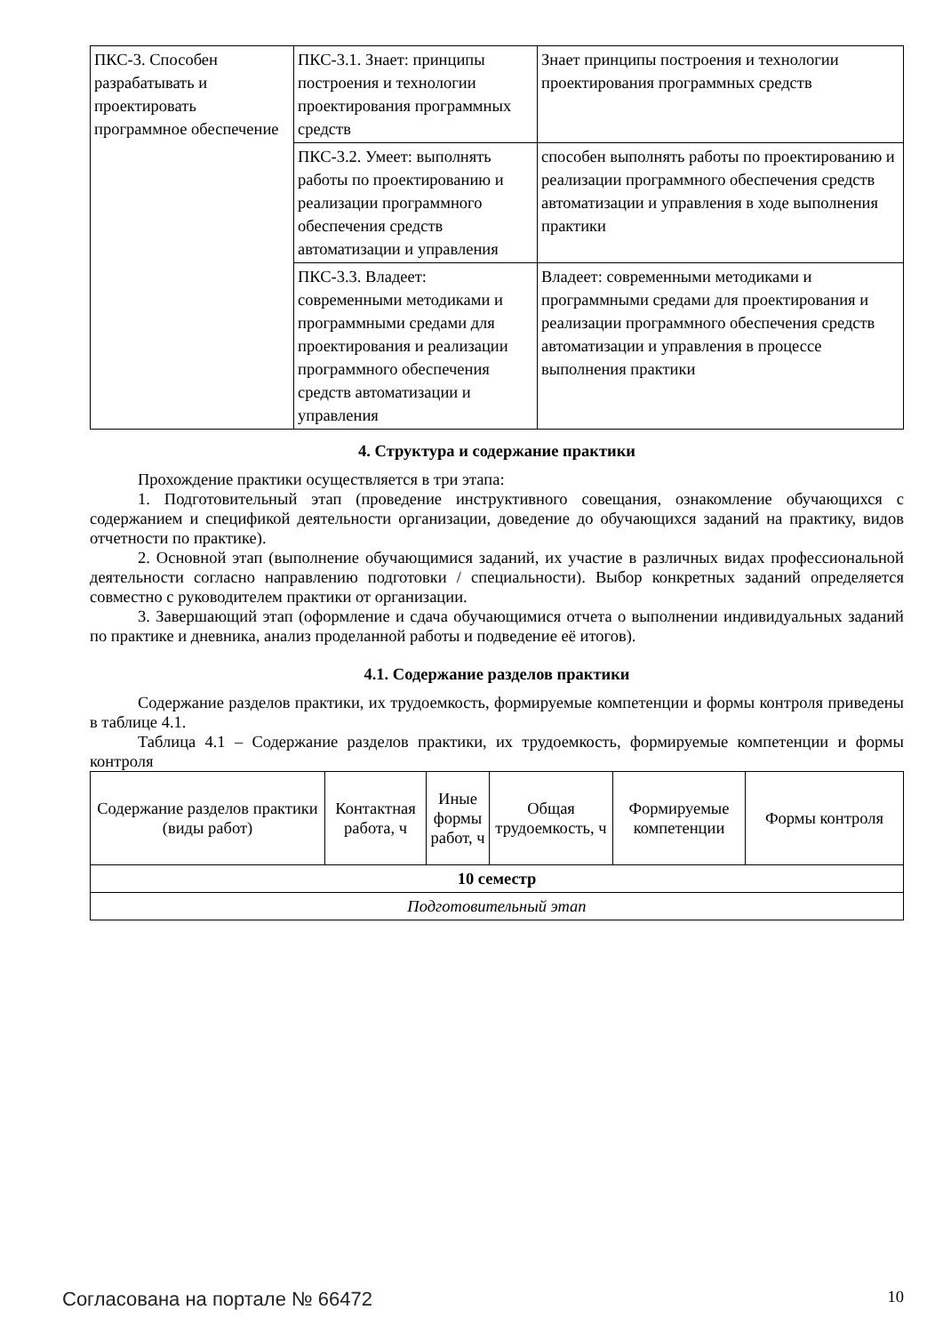| ПКС-3. Способен разрабатывать и проектировать программное обеспечение | ПКС-3.1. Знает: принципы построения и технологии проектирования программных средств | Знает принципы построения и технологии проектирования программных средств |
| | ПКС-3.2. Умеет: выполнять работы по проектированию и реализации программного обеспечения средств автоматизации и управления | способен выполнять работы по проектированию и реализации программного обеспечения средств автоматизации и управления в ходе выполнения практики |
| | ПКС-3.3. Владеет: современными методиками и программными средами для проектирования и реализации программного обеспечения средств автоматизации и управления | Владеет: современными методиками и программными средами для проектирования и реализации программного обеспечения средств автоматизации и управления в процессе выполнения практики |
4. Структура и содержание практики
Прохождение практики осуществляется в три этапа:
1. Подготовительный этап (проведение инструктивного совещания, ознакомление обучающихся с содержанием и спецификой деятельности организации, доведение до обучающихся заданий на практику, видов отчетности по практике).
2. Основной этап (выполнение обучающимися заданий, их участие в различных видах профессиональной деятельности согласно направлению подготовки / специальности). Выбор конкретных заданий определяется совместно с руководителем практики от организации.
3. Завершающий этап (оформление и сдача обучающимися отчета о выполнении индивидуальных заданий по практике и дневника, анализ проделанной работы и подведение её итогов).
4.1. Содержание разделов практики
Содержание разделов практики, их трудоемкость, формируемые компетенции и формы контроля приведены в таблице 4.1.
Таблица 4.1 – Содержание разделов практики, их трудоемкость, формируемые компетенции и формы контроля
| Содержание разделов практики (виды работ) | Контактная работа, ч | Иные формы работ, ч | Общая трудоемкость, ч | Формируемые компетенции | Формы контроля |
| --- | --- | --- | --- | --- | --- |
| 10 семестр | | | | | |
| Подготовительный этап | | | | | |
Согласована на портале № 66472 10